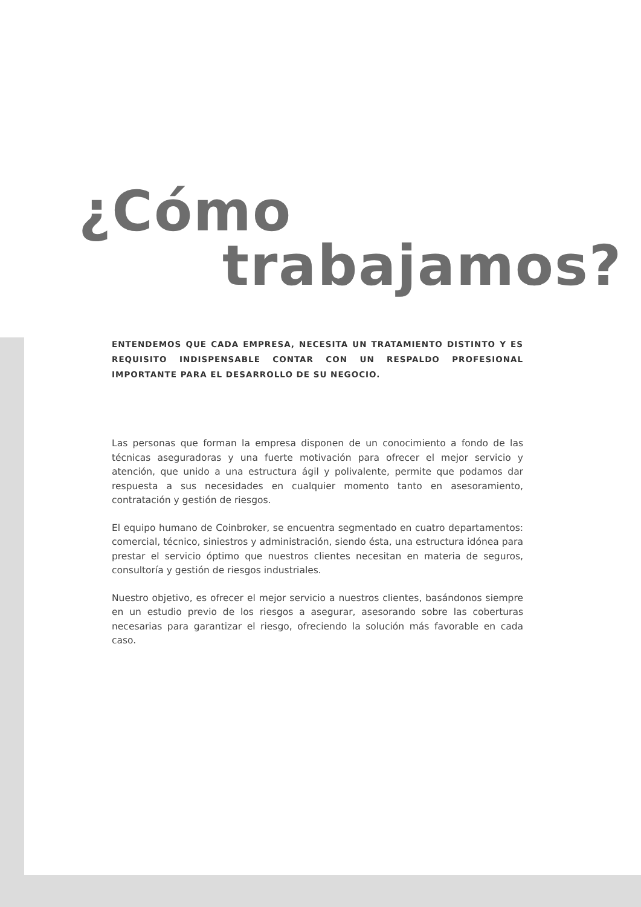¿Cómo
trabajamos?
ENTENDEMOS QUE CADA EMPRESA, NECESITA UN TRATAMIENTO DISTINTO Y ES REQUISITO INDISPENSABLE CONTAR CON UN RESPALDO PROFESIONAL IMPORTANTE PARA EL DESARROLLO DE SU NEGOCIO.
Las personas que forman la empresa disponen de un conocimiento a fondo de las técnicas aseguradoras y una fuerte motivación para ofrecer el mejor servicio y atención, que unido a una estructura ágil y polivalente, permite que podamos dar respuesta a sus necesidades en cualquier momento tanto en asesoramiento, contratación y gestión de riesgos.
El equipo humano de Coinbroker, se encuentra segmentado en cuatro departamentos: comercial, técnico, siniestros y administración, siendo ésta, una estructura idónea para prestar el servicio óptimo que nuestros clientes necesitan en materia de seguros, consultoría y gestión de riesgos industriales.
Nuestro objetivo, es ofrecer el mejor servicio a nuestros clientes, basándonos siempre en un estudio previo de los riesgos a asegurar, asesorando sobre las coberturas necesarias para garantizar el riesgo, ofreciendo la solución más favorable en cada caso.